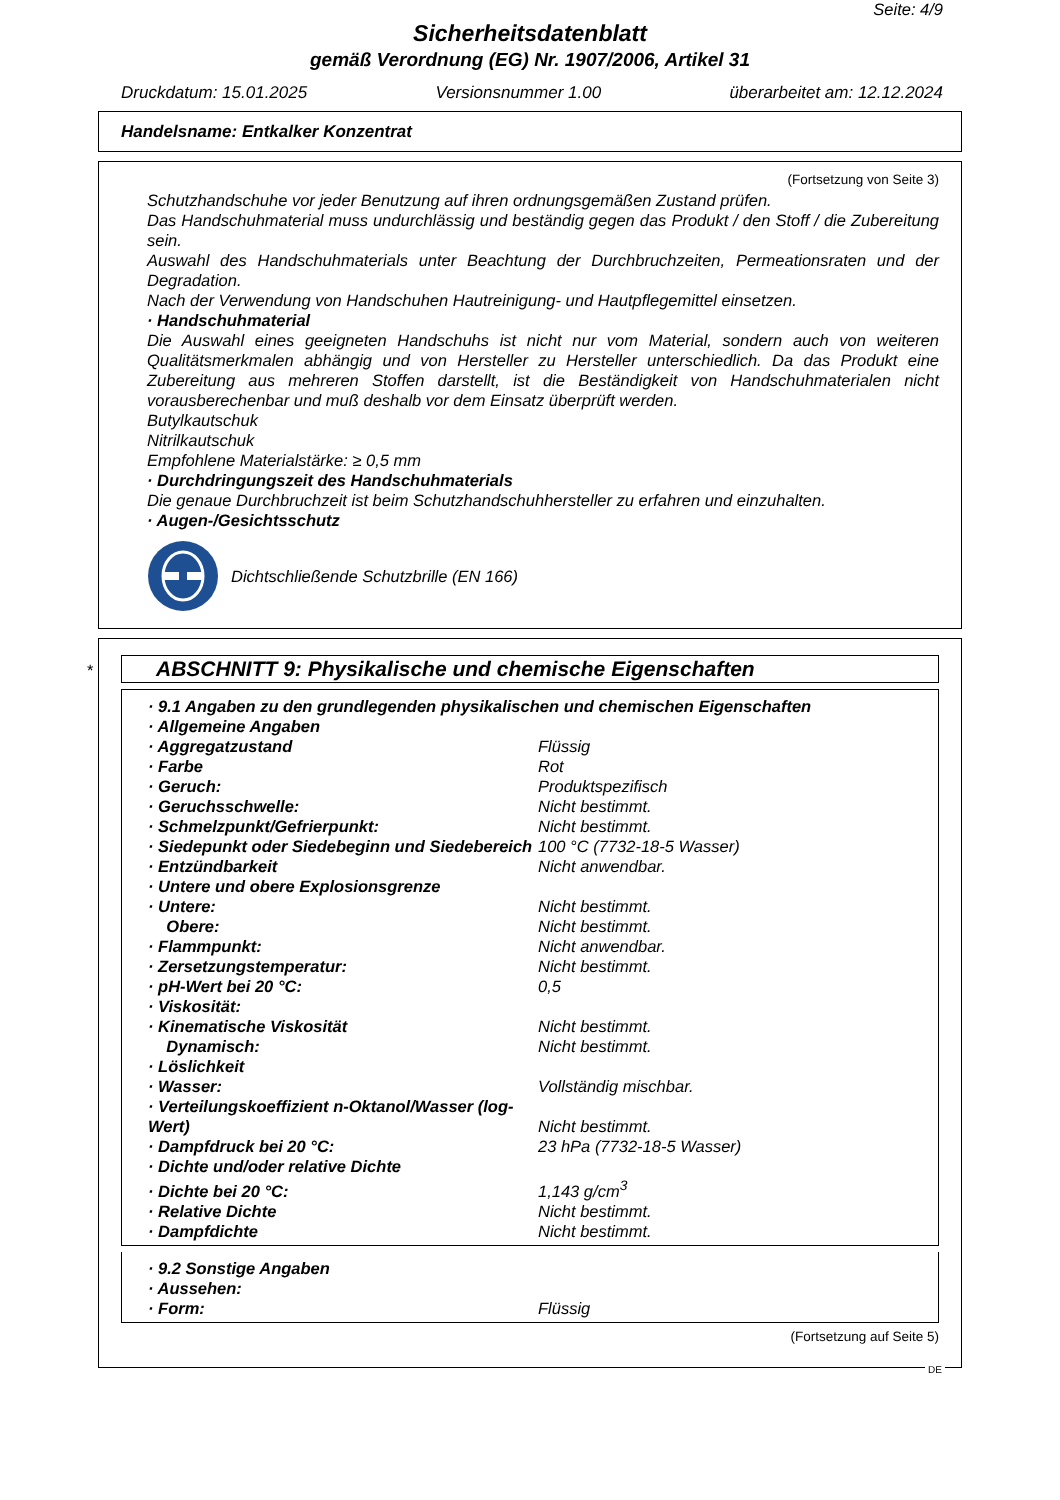Seite: 4/9
Sicherheitsdatenblatt
gemäß Verordnung (EG) Nr. 1907/2006, Artikel 31
Druckdatum: 15.01.2025 Versionsnummer 1.00 überarbeitet am: 12.12.2024
Handelsname: Entkalker Konzentrat
(Fortsetzung von Seite 3)
Schutzhandschuhe vor jeder Benutzung auf ihren ordnungsgemäßen Zustand prüfen.
Das Handschuhmaterial muss undurchlässig und beständig gegen das Produkt / den Stoff / die Zubereitung sein.
Auswahl des Handschuhmaterials unter Beachtung der Durchbruchzeiten, Permeationsraten und der Degradation.
Nach der Verwendung von Handschuhen Hautreinigung- und Hautpflegemittel einsetzen.
· Handschuhmaterial
Die Auswahl eines geeigneten Handschuhs ist nicht nur vom Material, sondern auch von weiteren Qualitätsmerkmalen abhängig und von Hersteller zu Hersteller unterschiedlich. Da das Produkt eine Zubereitung aus mehreren Stoffen darstellt, ist die Beständigkeit von Handschuhmaterialen nicht vorausberechenbar und muß deshalb vor dem Einsatz überprüft werden.
Butylkautschuk
Nitrilkautschuk
Empfohlene Materialstärke: ≥ 0,5 mm
· Durchdringungszeit des Handschuhmaterials
Die genaue Durchbruchzeit ist beim Schutzhandschuhhersteller zu erfahren und einzuhalten.
· Augen-/Gesichtsschutz
Dichtschließende Schutzbrille (EN 166)
*
ABSCHNITT 9: Physikalische und chemische Eigenschaften
| · 9.1 Angaben zu den grundlegenden physikalischen und chemischen Eigenschaften | |
| · Allgemeine Angaben | |
| · Aggregatzustand | Flüssig |
| · Farbe | Rot |
| · Geruch: | Produktspezifisch |
| · Geruchsschwelle: | Nicht bestimmt. |
| · Schmelzpunkt/Gefrierpunkt: | Nicht bestimmt. |
| · Siedepunkt oder Siedebeginn und Siedebereich | 100 °C (7732-18-5 Wasser) |
| · Entzündbarkeit | Nicht anwendbar. |
| · Untere und obere Explosionsgrenze | |
| · Untere: | Nicht bestimmt. |
| Obere: | Nicht bestimmt. |
| · Flammpunkt: | Nicht anwendbar. |
| · Zersetzungstemperatur: | Nicht bestimmt. |
| · pH-Wert bei 20 °C: | 0,5 |
| · Viskosität: | |
| · Kinematische Viskosität | Nicht bestimmt. |
| Dynamisch: | Nicht bestimmt. |
| · Löslichkeit | |
| · Wasser: | Vollständig mischbar. |
| · Verteilungskoeffizient n-Oktanol/Wasser (log-Wert) | Nicht bestimmt. |
| · Dampfdruck bei 20 °C: | 23 hPa (7732-18-5 Wasser) |
| · Dichte und/oder relative Dichte | |
| · Dichte bei 20 °C: | 1,143 g/cm<sup>3</sup> |
| · Relative Dichte | Nicht bestimmt. |
| · Dampfdichte | Nicht bestimmt. |
| · 9.2 Sonstige Angaben | |
| · Aussehen: | |
| · Form: | Flüssig |
(Fortsetzung auf Seite 5)
DE